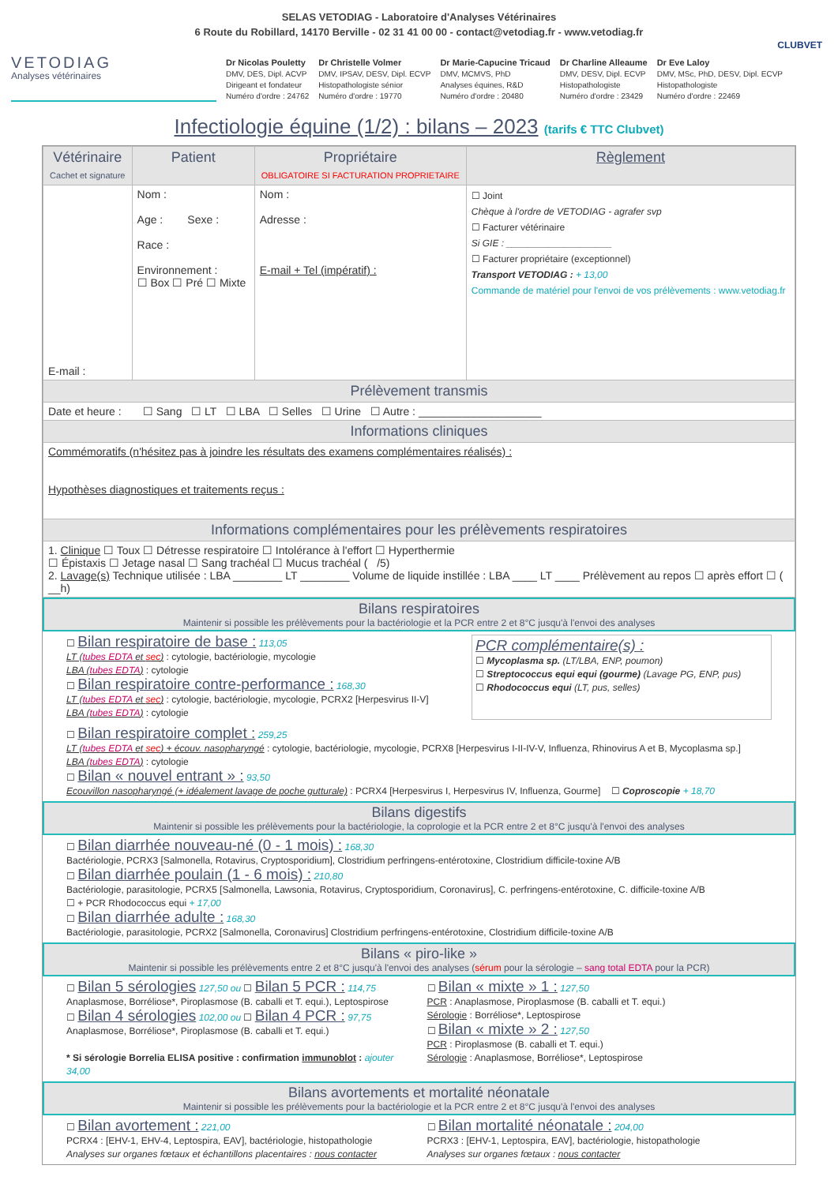SELAS VETODIAG - Laboratoire d'Analyses Vétérinaires
6 Route du Robillard, 14170 Berville - 02 31 41 00 00 - contact@vetodiag.fr - www.vetodiag.fr
CLUBVET
VETODIAG
Analyses vétérinaires
Dr Nicolas Pouletty
DMV, DES, Dipl. ACVP
Dirigeant et fondateur
Numéro d'ordre : 24762
Dr Christelle Volmer
DMV, IPSAV, DESV, Dipl. ECVP
Histopathologiste sénior
Numéro d'ordre : 19770
Dr Marie-Capucine Tricaud
DMV, MCMVS, PhD
Analyses équines, R&D
Numéro d'ordre : 20480
Dr Charline Alleaume
DMV, DESV, Dipl. ECVP
Histopathologiste
Numéro d'ordre : 23429
Dr Eve Laloy
DMV, MSc, PhD, DESV, Dipl. ECVP
Histopathologiste
Numéro d'ordre : 22469
Infectiologie équine (1/2) : bilans – 2023 (tarifs € TTC Clubvet)
| Vétérinaire Cachet et signature | Patient | Propriétaire OBLIGATOIRE SI FACTURATION PROPRIETAIRE | Règlement |
| --- | --- | --- | --- |
| E-mail : | Nom : Age : Sexe : Race : Environnement : ☐ Box ☐ Pré ☐ Mixte | Nom : Adresse : E-mail + Tel (impératif) : | ☐ Joint Chèque à l'ordre de VETODIAG - agrafer svp ☐ Facturer vétérinaire Si GIE : ____________________ ☐ Facturer propriétaire (exceptionnel) Transport VETODIAG : + 13,00 Commande de matériel pour l'envoi de vos prélèvements : www.vetodiag.fr |
| Prélèvement transmis | | | |
| Date et heure : ☐ Sang ☐ LT ☐ LBA ☐ Selles ☐ Urine ☐ Autre : ____________________ | | | |
| Informations cliniques | | | |
| Commémoratifs (n'hésitez pas à joindre les résultats des examens complémentaires réalisés) : Hypothèses diagnostiques et traitements reçus : | | | |
| Informations complémentaires pour les prélèvements respiratoires | | | |
| 1. Clinique ☐ Toux ☐ Détresse respiratoire ☐ Intolérance à l'effort ☐ Hyperthermie ☐ Épistaxis ☐ Jetage nasal ☐ Sang trachéal ☐ Mucus trachéal ( /5) 2. Lavage(s) Technique utilisée : LBA ________ LT ________ Volume de liquide instillée : LBA ____ LT ____ Prélèvement au repos ☐ après effort ☐ ( __h) | | | |
Bilans respiratoires
Maintenir si possible les prélèvements pour la bactériologie et la PCR entre 2 et 8°C jusqu'à l'envoi des analyses
☐ Bilan respiratoire de base : 113,05
LT (tubes EDTA et sec) : cytologie, bactériologie, mycologie
LBA (tubes EDTA) : cytologie
☐ Bilan respiratoire contre-performance : 168,30
LT (tubes EDTA et sec) : cytologie, bactériologie, mycologie, PCRX2 [Herpesvirus II-V]
LBA (tubes EDTA) : cytologie
PCR complémentaire(s) :
☐ Mycoplasma sp. (LT/LBA, ENP, poumon)
☐ Streptococcus equi equi (gourme) (Lavage PG, ENP, pus)
☐ Rhodococcus equi (LT, pus, selles)
☐ Bilan respiratoire complet : 259,25
LT (tubes EDTA et sec) + écouv. nasopharyngé : cytologie, bactériologie, mycologie, PCRX8 [Herpesvirus I-II-IV-V, Influenza, Rhinovirus A et B, Mycoplasma sp.]
LBA (tubes EDTA) : cytologie
☐ Bilan « nouvel entrant » : 93,50
Ecouvillon nasopharyngé (+ idéalement lavage de poche gutturale) : PCRX4 [Herpesvirus I, Herpesvirus IV, Influenza, Gourme] ☐ Coproscopie + 18,70
Bilans digestifs
Maintenir si possible les prélèvements pour la bactériologie, la coprologie et la PCR entre 2 et 8°C jusqu'à l'envoi des analyses
☐ Bilan diarrhée nouveau-né (0 - 1 mois) : 168,30
Bactériologie, PCRX3 [Salmonella, Rotavirus, Cryptosporidium], Clostridium perfringens-entérotoxine, Clostridium difficile-toxine A/B
☐ Bilan diarrhée poulain (1 - 6 mois) : 210,80
Bactériologie, parasitologie, PCRX5 [Salmonella, Lawsonia, Rotavirus, Cryptosporidium, Coronavirus], C. perfringens-entérotoxine, C. difficile-toxine A/B
☐ + PCR Rhodococcus equi + 17,00
☐ Bilan diarrhée adulte : 168,30
Bactériologie, parasitologie, PCRX2 [Salmonella, Coronavirus] Clostridium perfringens-entérotoxine, Clostridium difficile-toxine A/B
Bilans « piro-like »
Maintenir si possible les prélèvements entre 2 et 8°C jusqu'à l'envoi des analyses (sérum pour la sérologie – sang total EDTA pour la PCR)
☐ Bilan 5 sérologies 127,50 ou ☐ Bilan 5 PCR : 114,75
Anaplasmose, Borréliose*, Piroplasmose (B. caballi et T. equi.), Leptospirose
☐ Bilan 4 sérologies 102,00 ou ☐ Bilan 4 PCR : 97,75
Anaplasmose, Borréliose*, Piroplasmose (B. caballi et T. equi.)
* Si sérologie Borrelia ELISA positive : confirmation immunoblot : ajouter 34,00
☐ Bilan « mixte » 1 : 127,50
PCR : Anaplasmose, Piroplasmose (B. caballi et T. equi.)
Sérologie : Borréliose*, Leptospirose
☐ Bilan « mixte » 2 : 127,50
PCR : Piroplasmose (B. caballi et T. equi.)
Sérologie : Anaplasmose, Borréliose*, Leptospirose
Bilans avortements et mortalité néonatale
Maintenir si possible les prélèvements pour la bactériologie et la PCR entre 2 et 8°C jusqu'à l'envoi des analyses
☐ Bilan avortement : 221,00
PCRX4 : [EHV-1, EHV-4, Leptospira, EAV], bactériologie, histopathologie
Analyses sur organes fœtaux et échantillons placentaires : nous contacter
☐ Bilan mortalité néonatale : 204,00
PCRX3 : [EHV-1, Leptospira, EAV], bactériologie, histopathologie
Analyses sur organes fœtaux : nous contacter